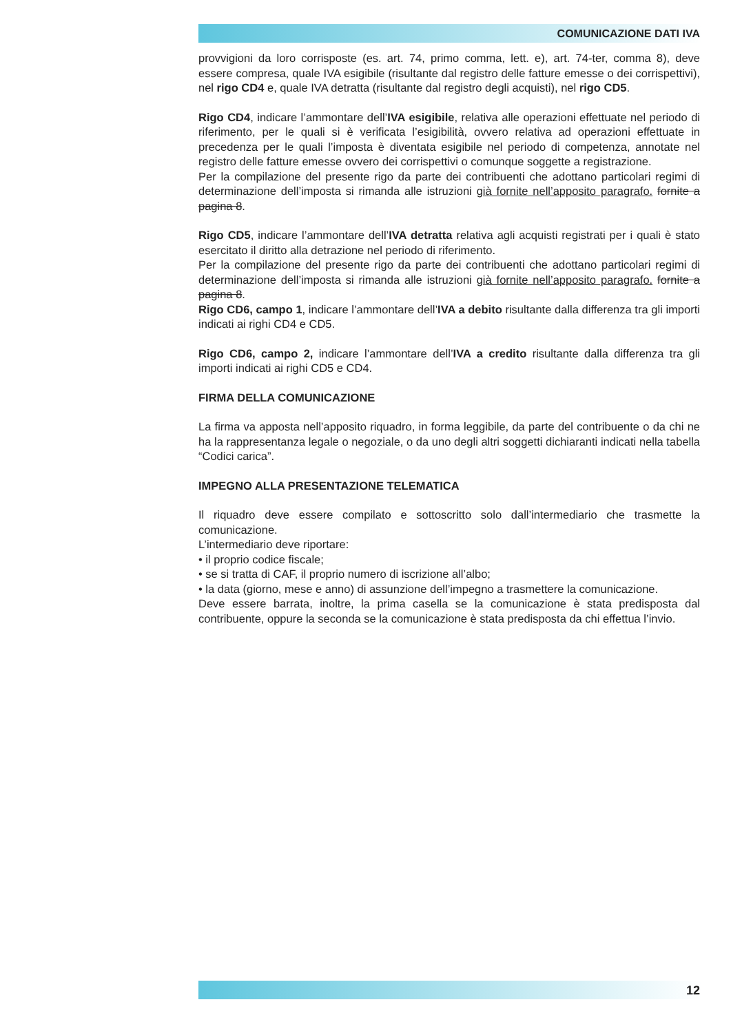COMUNICAZIONE DATI IVA
provvigioni da loro corrisposte (es. art. 74, primo comma, lett. e), art. 74-ter, comma 8), deve essere compresa, quale IVA esigibile (risultante dal registro delle fatture emesse o dei corrispettivi), nel rigo CD4 e, quale IVA detratta (risultante dal registro degli acquisti), nel rigo CD5.
Rigo CD4, indicare l’ammontare dell’IVA esigibile, relativa alle operazioni effettuate nel periodo di riferimento, per le quali si è verificata l’esigibilità, ovvero relativa ad operazioni effettuate in precedenza per le quali l’imposta è diventata esigibile nel periodo di competenza, annotate nel registro delle fatture emesse ovvero dei corrispettivi o comunque soggette a registrazione.
Per la compilazione del presente rigo da parte dei contribuenti che adottano particolari regimi di determinazione dell’imposta si rimanda alle istruzioni già fornite nell’apposito paragrafo. fornite a pagina 8.
Rigo CD5, indicare l’ammontare dell’IVA detratta relativa agli acquisti registrati per i quali è stato esercitato il diritto alla detrazione nel periodo di riferimento.
Per la compilazione del presente rigo da parte dei contribuenti che adottano particolari regimi di determinazione dell’imposta si rimanda alle istruzioni già fornite nell’apposito paragrafo. fornite a pagina 8.
Rigo CD6, campo 1, indicare l’ammontare dell’IVA a debito risultante dalla differenza tra gli importi indicati ai righi CD4 e CD5.
Rigo CD6, campo 2, indicare l’ammontare dell’IVA a credito risultante dalla differenza tra gli importi indicati ai righi CD5 e CD4.
FIRMA DELLA COMUNICAZIONE
La firma va apposta nell’apposito riquadro, in forma leggibile, da parte del contribuente o da chi ne ha la rappresentanza legale o negoziale, o da uno degli altri soggetti dichiaranti indicati nella tabella “Codici carica”.
IMPEGNO ALLA PRESENTAZIONE TELEMATICA
Il riquadro deve essere compilato e sottoscritto solo dall’intermediario che trasmette la comunicazione.
L’intermediario deve riportare:
• il proprio codice fiscale;
• se si tratta di CAF, il proprio numero di iscrizione all’albo;
• la data (giorno, mese e anno) di assunzione dell’impegno a trasmettere la comunicazione.
Deve essere barrata, inoltre, la prima casella se la comunicazione è stata predisposta dal contribuente, oppure la seconda se la comunicazione è stata predisposta da chi effettua l’invio.
12